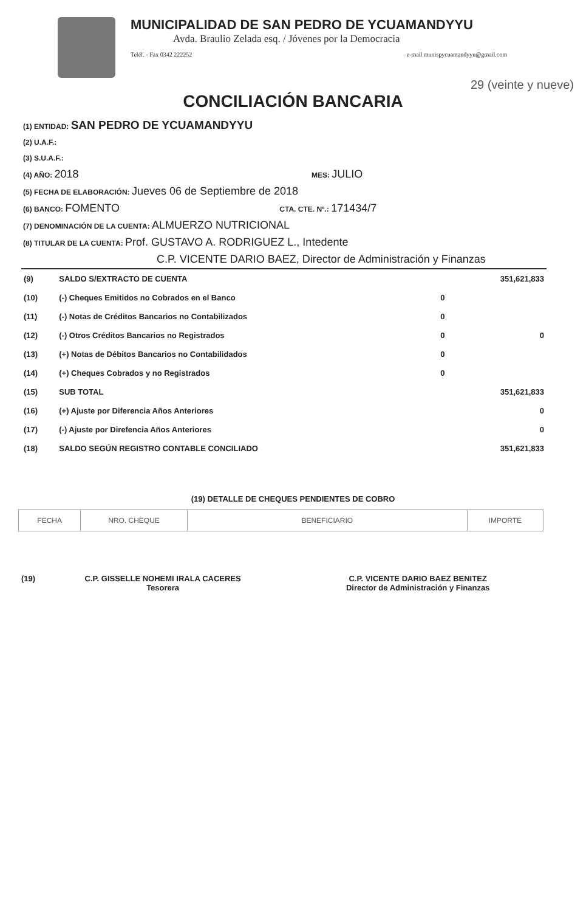MUNICIPALIDAD DE SAN PEDRO DE YCUAMANDYYU
Avda. Braulio Zelada esq. / Jóvenes por la Democracia
Teléf. - Fax 0342 222252 e-mail munispycuamandyyu@gmail.com
29 (veinte y nueve)
CONCILIACIÓN BANCARIA
(1) ENTIDAD: SAN PEDRO DE YCUAMANDYYU
(2) U.A.F.:
(3) S.U.A.F.:
(4) AÑO: 2018 MES: JULIO
(5) FECHA DE ELABORACIÓN: Jueves 06 de Septiembre de 2018
(6) BANCO: FOMENTO CTA. CTE. Nº.: 171434/7
(7) DENOMINACIÓN DE LA CUENTA: ALMUERZO NUTRICIONAL
(8) TITULAR DE LA CUENTA: Prof. GUSTAVO A. RODRIGUEZ L., Intedente
C.P. VICENTE DARIO BAEZ, Director de Administración y Finanzas
| (9) | SALDO S/EXTRACTO DE CUENTA | | 351,621,833 |
| (10) | (-) Cheques Emitidos no Cobrados en el Banco | 0 | |
| (11) | (-) Notas de Créditos Bancarios no Contabilizados | 0 | |
| (12) | (-) Otros Créditos Bancarios no Registrados | 0 | 0 |
| (13) | (+) Notas de Débitos Bancarios no Contabilidados | 0 | |
| (14) | (+) Cheques Cobrados y no Registrados | 0 | |
| (15) | SUB TOTAL | | 351,621,833 |
| (16) | (+) Ajuste por Diferencia Años Anteriores | | 0 |
| (17) | (-) Ajuste por Direfencia Años Anteriores | | 0 |
| (18) | SALDO SEGÚN REGISTRO CONTABLE CONCILIADO | | 351,621,833 |
(19) DETALLE DE CHEQUES PENDIENTES DE COBRO
| FECHA | NRO. CHEQUE | BENEFICIARIO | IMPORTE |
| --- | --- | --- | --- |
(19) C.P. GISSELLE NOHEMI IRALA CACERES
Tesorera
C.P. VICENTE DARIO BAEZ BENITEZ
Director de Administración y Finanzas